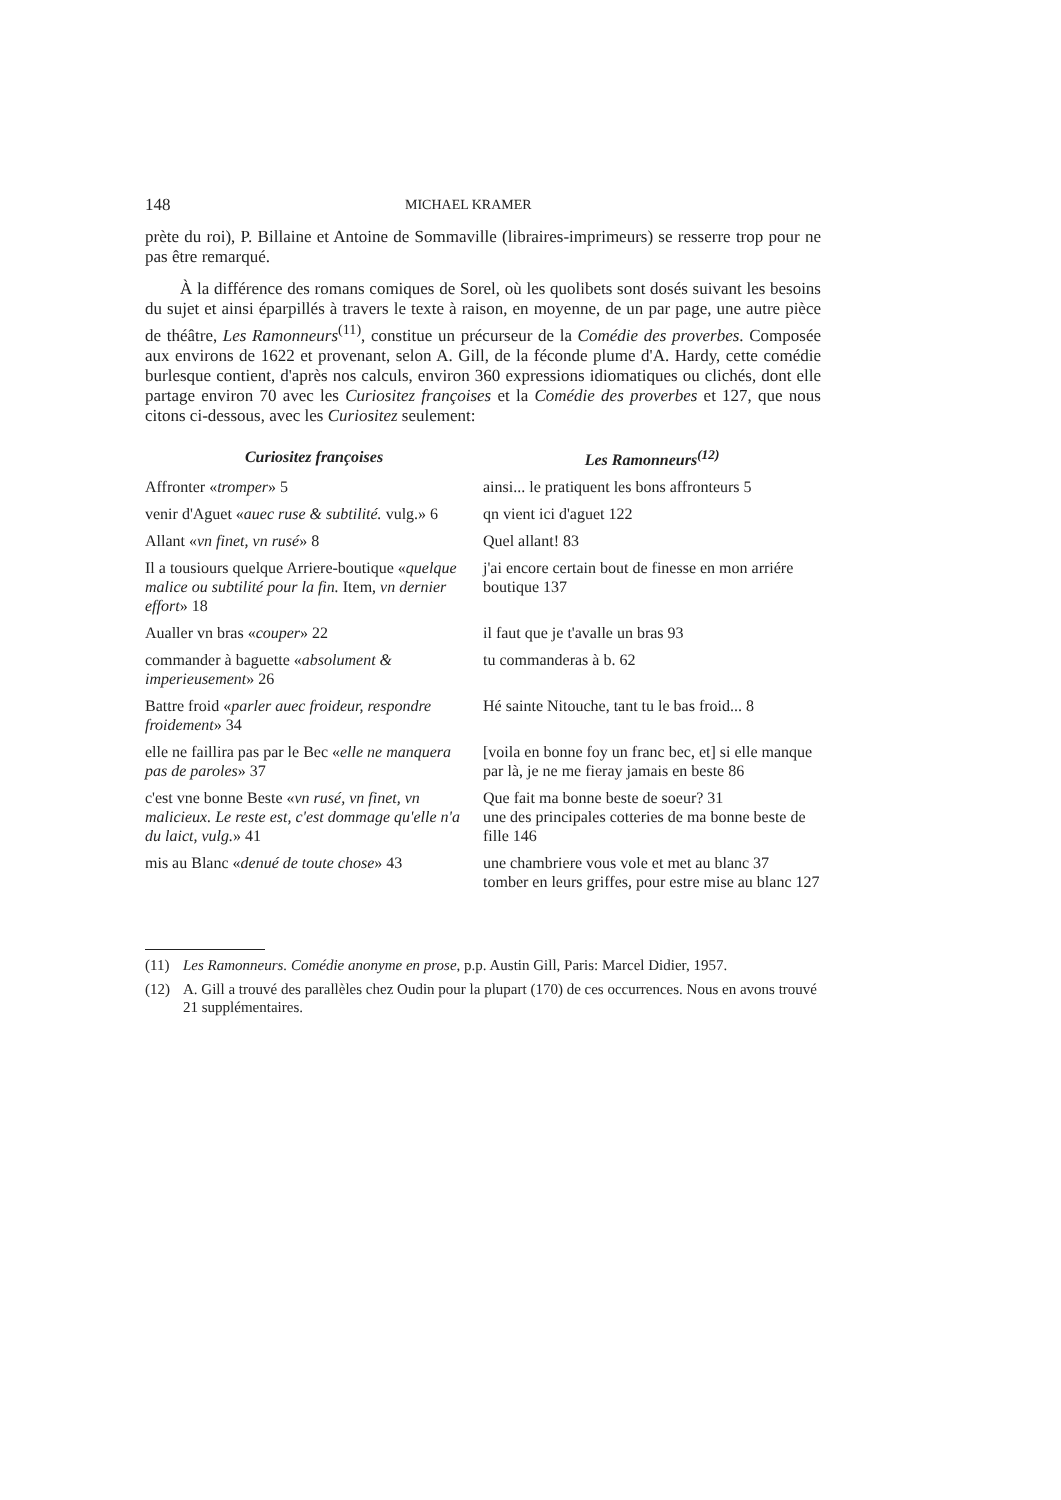148 MICHAEL KRAMER
prète du roi), P. Billaine et Antoine de Sommaville (libraires-imprimeurs) se resserre trop pour ne pas être remarqué.
À la différence des romans comiques de Sorel, où les quolibets sont dosés suivant les besoins du sujet et ainsi éparpillés à travers le texte à raison, en moyenne, de un par page, une autre pièce de théâtre, Les Ramonneurs<sup>(11)</sup>, constitue un précurseur de la Comédie des proverbes. Composée aux environs de 1622 et provenant, selon A. Gill, de la féconde plume d'A. Hardy, cette comédie burlesque contient, d'après nos calculs, environ 360 expressions idiomatiques ou clichés, dont elle partage environ 70 avec les Curiositez françoises et la Comédie des proverbes et 127, que nous citons ci-dessous, avec les Curiositez seulement:
| Curiositez françoises | Les Ramonneurs<sup>(12)</sup> |
| --- | --- |
| Affronter « tromper » 5 | ainsi... le pratiquent les bons affronteurs 5 |
| venir d'Aguet « auec ruse & subtilité. vulg.» 6 | qn vient ici d'aguet 122 |
| Allant « vn finet, vn rusé » 8 | Quel allant! 83 |
| Il a tousiours quelque Arriere-boutique « quelque malice ou subtilité pour la fin. Item, vn dernier effort » 18 | j'ai encore certain bout de finesse en mon arriére boutique 137 |
| Aualler vn bras « couper » 22 | il faut que je t'avalle un bras 93 |
| commander à baguette « absolument & imperieusement » 26 | tu commanderas à b. 62 |
| Battre froid « parler auec froideur, respondre froidement » 34 | Hé sainte Nitouche, tant tu le bas froid... 8 |
| elle ne faillira pas par le Bec « elle ne manquera pas de paroles » 37 | [voila en bonne foy un franc bec, et] si elle manque par là, je ne me fieray jamais en beste 86 |
| c'est vne bonne Beste « vn rusé, vn finet, vn malicieux. Le reste est, c'est dommage qu'elle n'a du laict, vulg. » 41 | Que fait ma bonne beste de soeur? 31 une des principales cotteries de ma bonne beste de fille 146 |
| mis au Blanc « denué de toute chose » 43 | une chambriere vous vole et met au blanc 37 tomber en leurs griffes, pour estre mise au blanc 127 |
(11) Les Ramonneurs. Comédie anonyme en prose, p.p. Austin Gill, Paris: Marcel Didier, 1957.
(12) A. Gill a trouvé des parallèles chez Oudin pour la plupart (170) de ces occurrences. Nous en avons trouvé 21 supplémentaires.